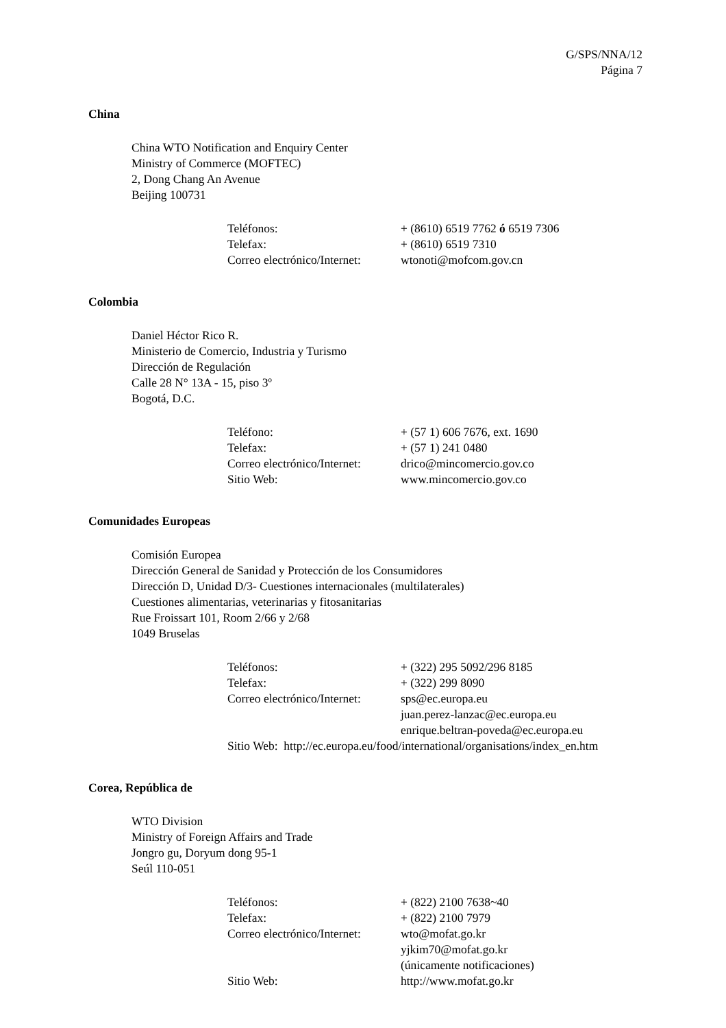G/SPS/NNA/12
Página 7
China
China WTO Notification and Enquiry Center
Ministry of Commerce (MOFTEC)
2, Dong Chang An Avenue
Beijing 100731
| Teléfonos: | + (8610) 6519 7762 ó 6519 7306 |
| Telefax: | + (8610) 6519 7310 |
| Correo electrónico/Internet: | wtonoti@mofcom.gov.cn |
Colombia
Daniel Héctor Rico R.
Ministerio de Comercio, Industria y Turismo
Dirección de Regulación
Calle 28 N° 13A - 15, piso 3º
Bogotá, D.C.
| Teléfono: | + (57 1) 606 7676, ext. 1690 |
| Telefax: | + (57 1) 241 0480 |
| Correo electrónico/Internet: | drico@mincomercio.gov.co |
| Sitio Web: | www.mincomercio.gov.co |
Comunidades Europeas
Comisión Europea
Dirección General de Sanidad y Protección de los Consumidores
Dirección D, Unidad D/3- Cuestiones internacionales (multilaterales)
Cuestiones alimentarias, veterinarias y fitosanitarias
Rue Froissart 101, Room 2/66 y 2/68
1049 Bruselas
| Teléfonos: | + (322) 295 5092/296 8185 |
| Telefax: | + (322) 299 8090 |
| Correo electrónico/Internet: | sps@ec.europa.eu juan.perez-lanzac@ec.europa.eu enrique.beltran-poveda@ec.europa.eu |
| Sitio Web: http://ec.europa.eu/food/international/organisations/index_en.htm | |
Corea, República de
WTO Division
Ministry of Foreign Affairs and Trade
Jongro gu, Doryum dong 95-1
Seúl 110-051
| Teléfonos: | + (822) 2100 7638~40 |
| Telefax: | + (822) 2100 7979 |
| Correo electrónico/Internet: | wto@mofat.go.kr yjkim70@mofat.go.kr (únicamente notificaciones) |
| Sitio Web: | http://www.mofat.go.kr |